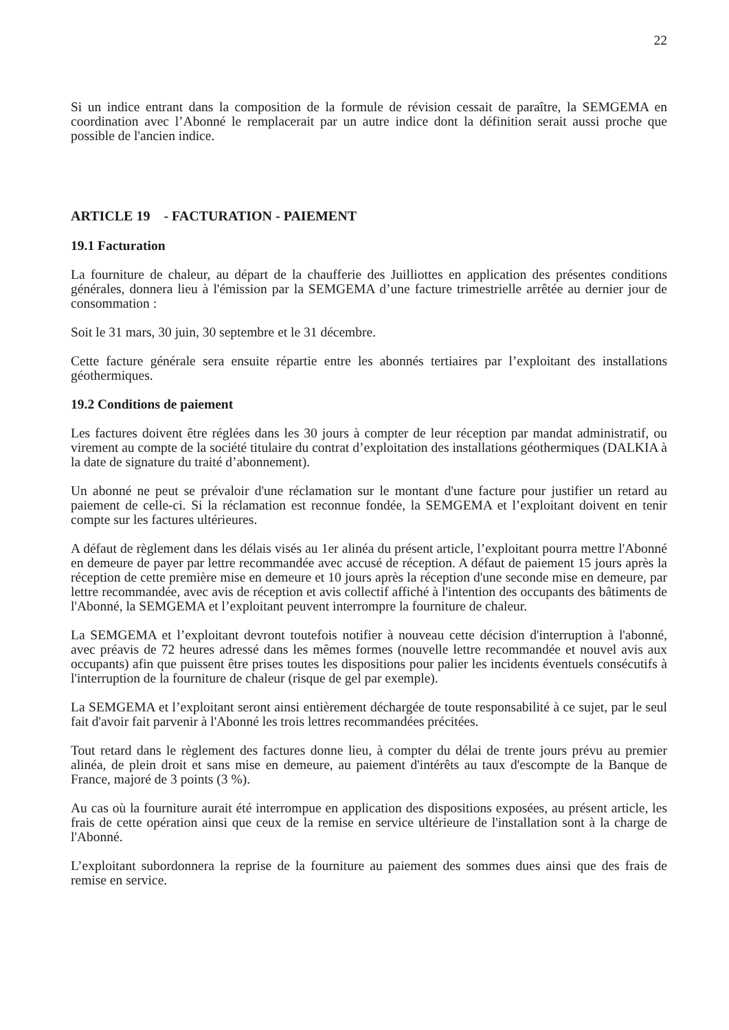22
Si un indice entrant dans la composition de la formule de révision cessait de paraître, la SEMGEMA en coordination avec l’Abonné le remplacerait par un autre indice dont la définition serait aussi proche que possible de l'ancien indice.
ARTICLE 19 - FACTURATION - PAIEMENT
19.1 Facturation
La fourniture de chaleur, au départ de la chaufferie des Juilliottes en application des présentes conditions générales, donnera lieu à l'émission par la SEMGEMA d’une facture trimestrielle arrêtée au dernier jour de consommation :
Soit le 31 mars, 30 juin, 30 septembre et le 31 décembre.
Cette facture générale sera ensuite répartie entre les abonnés tertiaires par l’exploitant des installations géothermiques.
19.2 Conditions de paiement
Les factures doivent être réglées dans les 30 jours à compter de leur réception par mandat administratif, ou virement au compte de la société titulaire du contrat d’exploitation des installations géothermiques (DALKIA à la date de signature du traité d’abonnement).
Un abonné ne peut se prévaloir d'une réclamation sur le montant d'une facture pour justifier un retard au paiement de celle-ci. Si la réclamation est reconnue fondée, la SEMGEMA et l’exploitant doivent en tenir compte sur les factures ultérieures.
A défaut de règlement dans les délais visés au 1er alinéa du présent article, l’exploitant pourra mettre l'Abonné en demeure de payer par lettre recommandée avec accusé de réception. A défaut de paiement 15 jours après la réception de cette première mise en demeure et 10 jours après la réception d'une seconde mise en demeure, par lettre recommandée, avec avis de réception et avis collectif affiché à l'intention des occupants des bâtiments de l'Abonné, la SEMGEMA et l’exploitant peuvent interrompre la fourniture de chaleur.
La SEMGEMA et l’exploitant devront toutefois notifier à nouveau cette décision d'interruption à l'abonné, avec préavis de 72 heures adressé dans les mêmes formes (nouvelle lettre recommandée et nouvel avis aux occupants) afin que puissent être prises toutes les dispositions pour palier les incidents éventuels consécutifs à l'interruption de la fourniture de chaleur (risque de gel par exemple).
La SEMGEMA et l’exploitant seront ainsi entièrement déchargée de toute responsabilité à ce sujet, par le seul fait d'avoir fait parvenir à l'Abonné les trois lettres recommandées précitées.
Tout retard dans le règlement des factures donne lieu, à compter du délai de trente jours prévu au premier alinéa, de plein droit et sans mise en demeure, au paiement d'intérêts au taux d'escompte de la Banque de France, majoré de 3 points (3 %).
Au cas où la fourniture aurait été interrompue en application des dispositions exposées, au présent article, les frais de cette opération ainsi que ceux de la remise en service ultérieure de l'installation sont à la charge de l'Abonné.
L’exploitant subordonnera la reprise de la fourniture au paiement des sommes dues ainsi que des frais de remise en service.